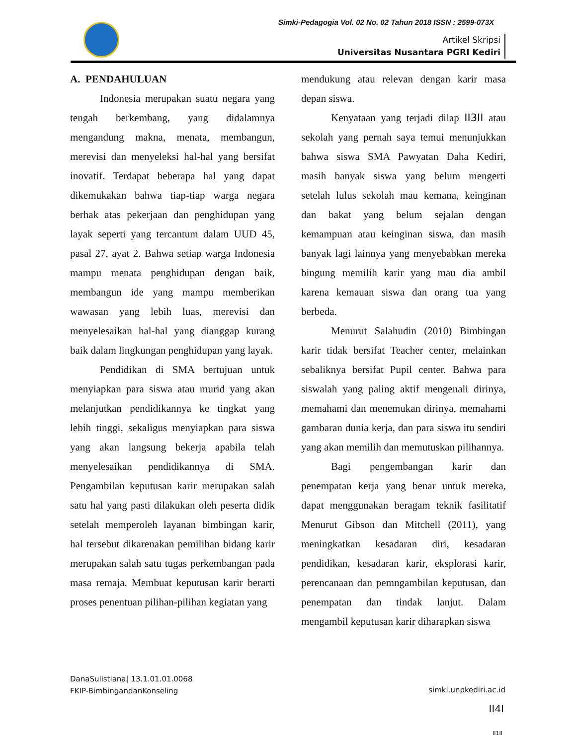Simki-Pedagogia Vol. 02 No. 02 Tahun 2018 ISSN : 2599-073X
Artikel Skripsi
Universitas Nusantara PGRI Kediri
A. PENDAHULUAN
Indonesia merupakan suatu negara yang tengah berkembang, yang didalamnya mengandung makna, menata, membangun, merevisi dan menyeleksi hal-hal yang bersifat inovatif. Terdapat beberapa hal yang dapat dikemukakan bahwa tiap-tiap warga negara berhak atas pekerjaan dan penghidupan yang layak seperti yang tercantum dalam UUD 45, pasal 27, ayat 2. Bahwa setiap warga Indonesia mampu menata penghidupan dengan baik, membangun ide yang mampu memberikan wawasan yang lebih luas, merevisi dan menyelesaikan hal-hal yang dianggap kurang baik dalam lingkungan penghidupan yang layak.
Pendidikan di SMA bertujuan untuk menyiapkan para siswa atau murid yang akan melanjutkan pendidikannya ke tingkat yang lebih tinggi, sekaligus menyiapkan para siswa yang akan langsung bekerja apabila telah menyelesaikan pendidikannya di SMA. Pengambilan keputusan karir merupakan salah satu hal yang pasti dilakukan oleh peserta didik setelah memperoleh layanan bimbingan karir, hal tersebut dikarenakan pemilihan bidang karir merupakan salah satu tugas perkembangan pada masa remaja. Membuat keputusan karir berarti proses penentuan pilihan-pilihan kegiatan yang
mendukung atau relevan dengan karir masa depan siswa.
Kenyataan yang terjadi dilap II3II atau sekolah yang pernah saya temui menunjukkan bahwa siswa SMA Pawyatan Daha Kediri, masih banyak siswa yang belum mengerti setelah lulus sekolah mau kemana, keinginan dan bakat yang belum sejalan dengan kemampuan atau keinginan siswa, dan masih banyak lagi lainnya yang menyebabkan mereka bingung memilih karir yang mau dia ambil karena kemauan siswa dan orang tua yang berbeda.
Menurut Salahudin (2010) Bimbingan karir tidak bersifat Teacher center, melainkan sebaliknya bersifat Pupil center. Bahwa para siswalah yang paling aktif mengenali dirinya, memahami dan menemukan dirinya, memahami gambaran dunia kerja, dan para siswa itu sendiri yang akan memilih dan memutuskan pilihannya.
Bagi pengembangan karir dan penempatan kerja yang benar untuk mereka, dapat menggunakan beragam teknik fasilitatif Menurut Gibson dan Mitchell (2011), yang meningkatkan kesadaran diri, kesadaran pendidikan, kesadaran karir, eksplorasi karir, perencanaan dan pemngambilan keputusan, dan penempatan dan tindak lanjut. Dalam mengambil keputusan karir diharapkan siswa
DanaSulistiana| 13.1.01.01.0068
FKIP-BimbingandanKonseling
simki.unpkediri.ac.id
II4I
II1II